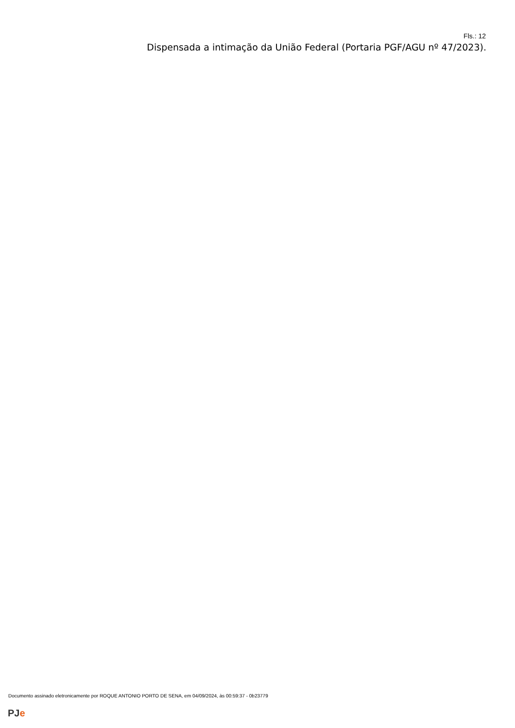Fls.: 12
Dispensada a intimação da União Federal (Portaria PGF/AGU nº 47/2023).
Documento assinado eletronicamente por ROQUE ANTONIO PORTO DE SENA, em 04/09/2024, às 00:59:37 - 0b23779
PJe